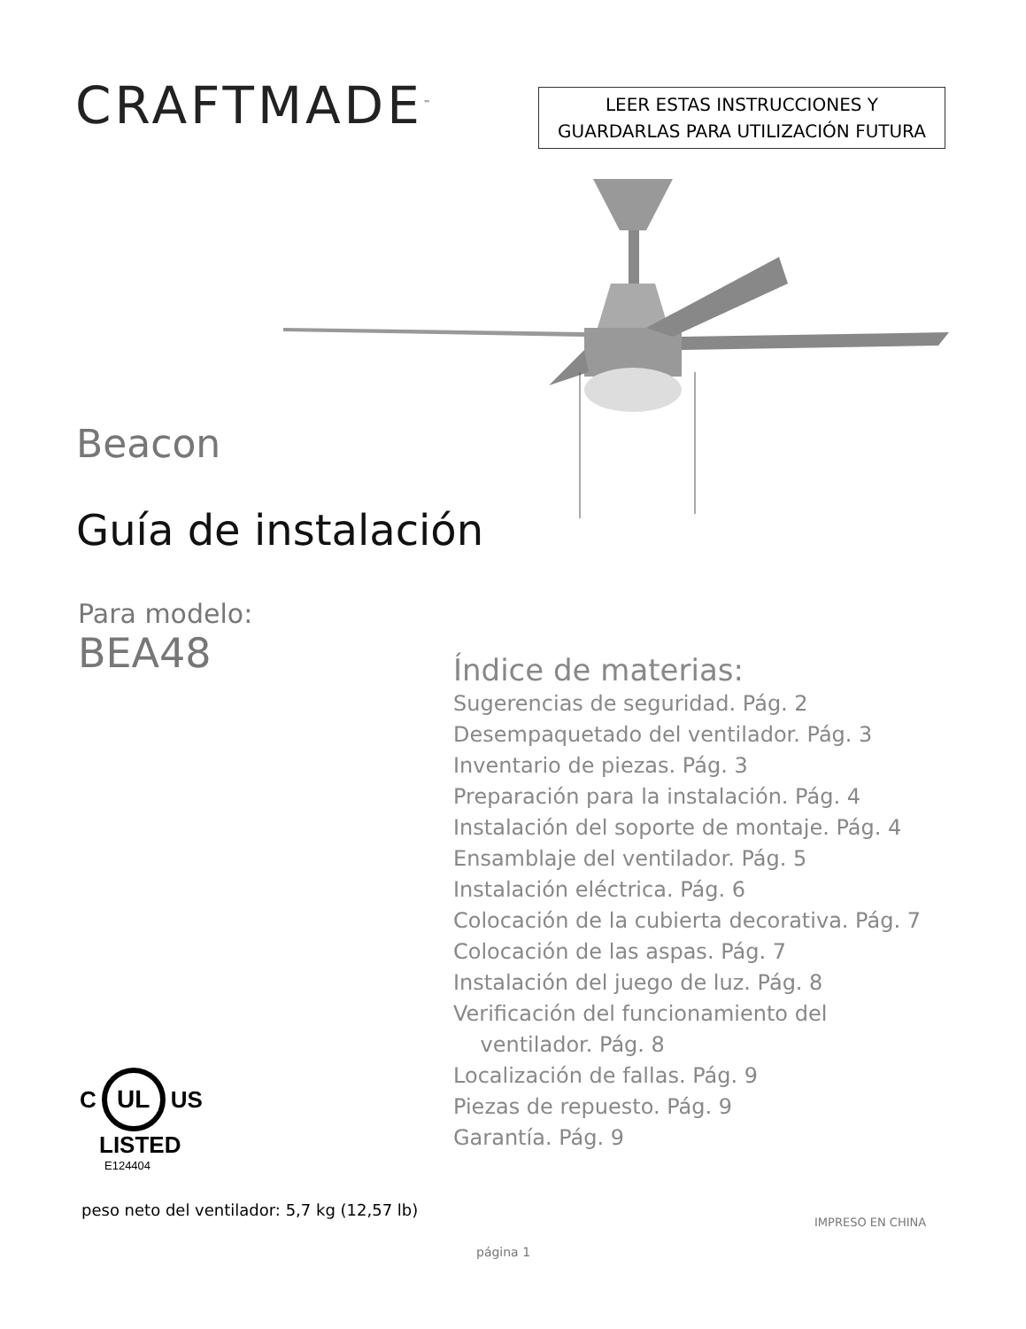CRAFTMADE<sup>™</sup>
LEER ESTAS INSTRUCCIONES Y
GUARDARLAS PARA UTILIZACIÓN FUTURA
Beacon
Guía de instalación
Para modelo:
BEA48
Índice de materias:
Sugerencias de seguridad. Pág. 2
Desempaquetado del ventilador. Pág. 3
Inventario de piezas. Pág. 3
Preparación para la instalación. Pág. 4
Instalación del soporte de montaje. Pág. 4
Ensamblaje del ventilador. Pág. 5
Instalación eléctrica. Pág. 6
Colocación de la cubierta decorativa. Pág. 7
Colocación de las aspas. Pág. 7
Instalación del juego de luz. Pág. 8
Verificación del funcionamiento del
ventilador. Pág. 8
Localización de fallas. Pág. 9
Piezas de repuesto. Pág. 9
Garantía. Pág. 9
C UL US
LISTED
E124404
peso neto del ventilador: 5,7 kg (12,57 lb)
IMPRESO EN CHINA
página 1